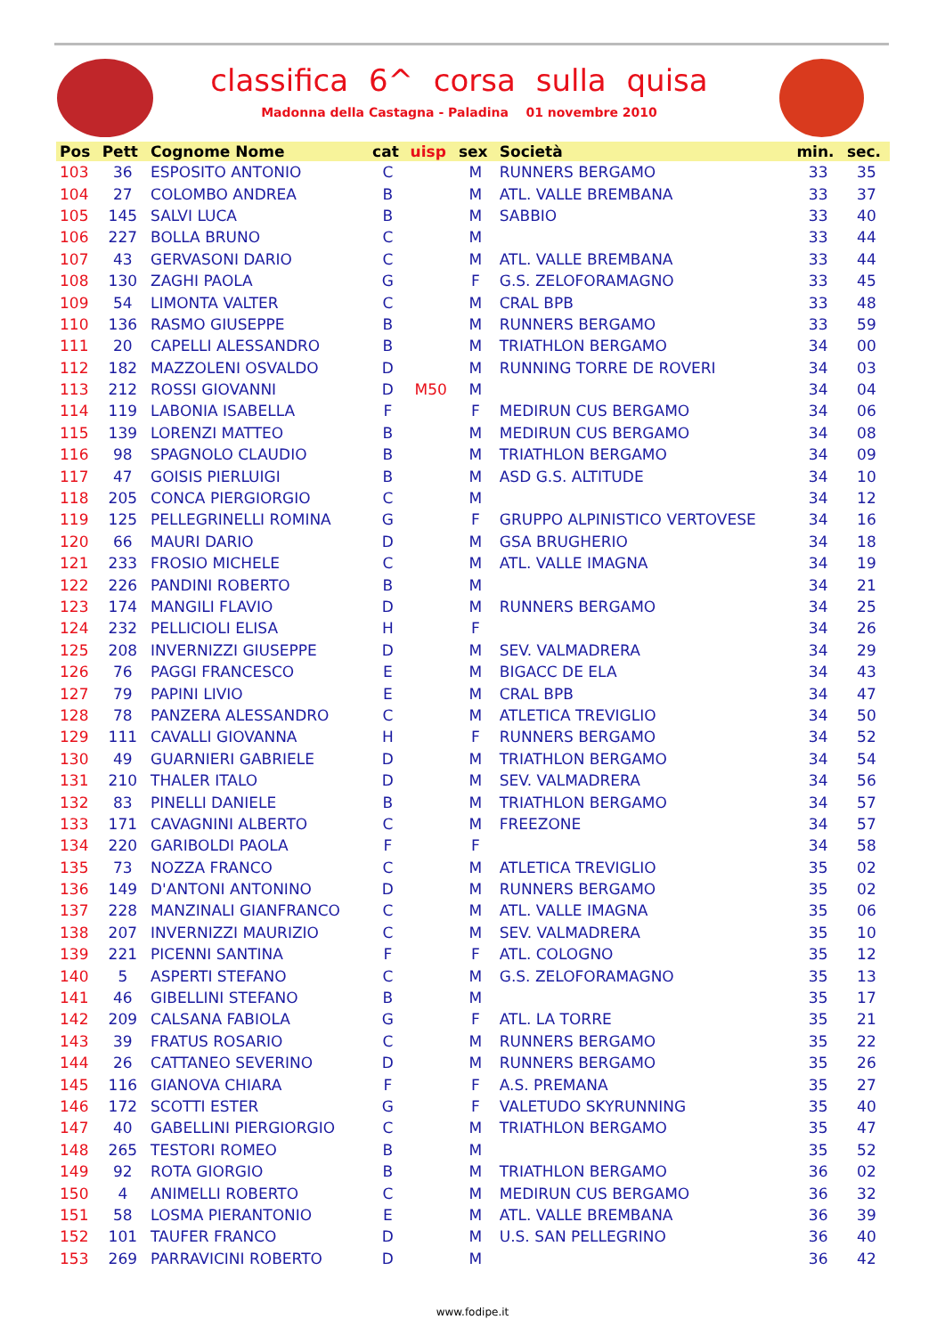classifica 6^ corsa sulla quisa
Madonna della Castagna - Paladina 01 novembre 2010
| Pos | Pett | Cognome Nome | cat | uisp | sex | Società | min. | sec. |
| --- | --- | --- | --- | --- | --- | --- | --- | --- |
| 103 | 36 | ESPOSITO ANTONIO | C | | M | RUNNERS BERGAMO | 33 | 35 |
| 104 | 27 | COLOMBO ANDREA | B | | M | ATL. VALLE BREMBANA | 33 | 37 |
| 105 | 145 | SALVI LUCA | B | | M | SABBIO | 33 | 40 |
| 106 | 227 | BOLLA BRUNO | C | | M | | 33 | 44 |
| 107 | 43 | GERVASONI DARIO | C | | M | ATL. VALLE BREMBANA | 33 | 44 |
| 108 | 130 | ZAGHI PAOLA | G | | F | G.S. ZELOFORAMAGNO | 33 | 45 |
| 109 | 54 | LIMONTA VALTER | C | | M | CRAL BPB | 33 | 48 |
| 110 | 136 | RASMO GIUSEPPE | B | | M | RUNNERS BERGAMO | 33 | 59 |
| 111 | 20 | CAPELLI ALESSANDRO | B | | M | TRIATHLON BERGAMO | 34 | 00 |
| 112 | 182 | MAZZOLENI OSVALDO | D | | M | RUNNING TORRE DE ROVERI | 34 | 03 |
| 113 | 212 | ROSSI GIOVANNI | D | M50 | M | | 34 | 04 |
| 114 | 119 | LABONIA ISABELLA | F | | F | MEDIRUN CUS BERGAMO | 34 | 06 |
| 115 | 139 | LORENZI MATTEO | B | | M | MEDIRUN CUS BERGAMO | 34 | 08 |
| 116 | 98 | SPAGNOLO CLAUDIO | B | | M | TRIATHLON BERGAMO | 34 | 09 |
| 117 | 47 | GOISIS PIERLUIGI | B | | M | ASD G.S. ALTITUDE | 34 | 10 |
| 118 | 205 | CONCA PIERGIORGIO | C | | M | | 34 | 12 |
| 119 | 125 | PELLEGRINELLI ROMINA | G | | F | GRUPPO ALPINISTICO VERTOVESE | 34 | 16 |
| 120 | 66 | MAURI DARIO | D | | M | GSA BRUGHERIO | 34 | 18 |
| 121 | 233 | FROSIO MICHELE | C | | M | ATL. VALLE IMAGNA | 34 | 19 |
| 122 | 226 | PANDINI ROBERTO | B | | M | | 34 | 21 |
| 123 | 174 | MANGILI FLAVIO | D | | M | RUNNERS BERGAMO | 34 | 25 |
| 124 | 232 | PELLICIOLI ELISA | H | | F | | 34 | 26 |
| 125 | 208 | INVERNIZZI GIUSEPPE | D | | M | SEV. VALMADRERA | 34 | 29 |
| 126 | 76 | PAGGI FRANCESCO | E | | M | BIGACC DE ELA | 34 | 43 |
| 127 | 79 | PAPINI LIVIO | E | | M | CRAL BPB | 34 | 47 |
| 128 | 78 | PANZERA ALESSANDRO | C | | M | ATLETICA TREVIGLIO | 34 | 50 |
| 129 | 111 | CAVALLI GIOVANNA | H | | F | RUNNERS BERGAMO | 34 | 52 |
| 130 | 49 | GUARNIERI GABRIELE | D | | M | TRIATHLON BERGAMO | 34 | 54 |
| 131 | 210 | THALER ITALO | D | | M | SEV. VALMADRERA | 34 | 56 |
| 132 | 83 | PINELLI DANIELE | B | | M | TRIATHLON BERGAMO | 34 | 57 |
| 133 | 171 | CAVAGNINI ALBERTO | C | | M | FREEZONE | 34 | 57 |
| 134 | 220 | GARIBOLDI PAOLA | F | | F | | 34 | 58 |
| 135 | 73 | NOZZA FRANCO | C | | M | ATLETICA TREVIGLIO | 35 | 02 |
| 136 | 149 | D'ANTONI ANTONINO | D | | M | RUNNERS BERGAMO | 35 | 02 |
| 137 | 228 | MANZINALI GIANFRANCO | C | | M | ATL. VALLE IMAGNA | 35 | 06 |
| 138 | 207 | INVERNIZZI MAURIZIO | C | | M | SEV. VALMADRERA | 35 | 10 |
| 139 | 221 | PICENNI SANTINA | F | | F | ATL. COLOGNO | 35 | 12 |
| 140 | 5 | ASPERTI STEFANO | C | | M | G.S. ZELOFORAMAGNO | 35 | 13 |
| 141 | 46 | GIBELLINI STEFANO | B | | M | | 35 | 17 |
| 142 | 209 | CALSANA FABIOLA | G | | F | ATL. LA TORRE | 35 | 21 |
| 143 | 39 | FRATUS ROSARIO | C | | M | RUNNERS BERGAMO | 35 | 22 |
| 144 | 26 | CATTANEO SEVERINO | D | | M | RUNNERS BERGAMO | 35 | 26 |
| 145 | 116 | GIANOVA CHIARA | F | | F | A.S. PREMANA | 35 | 27 |
| 146 | 172 | SCOTTI ESTER | G | | F | VALETUDO SKYRUNNING | 35 | 40 |
| 147 | 40 | GABELLINI PIERGIORGIO | C | | M | TRIATHLON BERGAMO | 35 | 47 |
| 148 | 265 | TESTORI ROMEO | B | | M | | 35 | 52 |
| 149 | 92 | ROTA GIORGIO | B | | M | TRIATHLON BERGAMO | 36 | 02 |
| 150 | 4 | ANIMELLI ROBERTO | C | | M | MEDIRUN CUS BERGAMO | 36 | 32 |
| 151 | 58 | LOSMA PIERANTONIO | E | | M | ATL. VALLE BREMBANA | 36 | 39 |
| 152 | 101 | TAUFER FRANCO | D | | M | U.S. SAN PELLEGRINO | 36 | 40 |
| 153 | 269 | PARRAVICINI ROBERTO | D | | M | | 36 | 42 |
www.fodipe.it